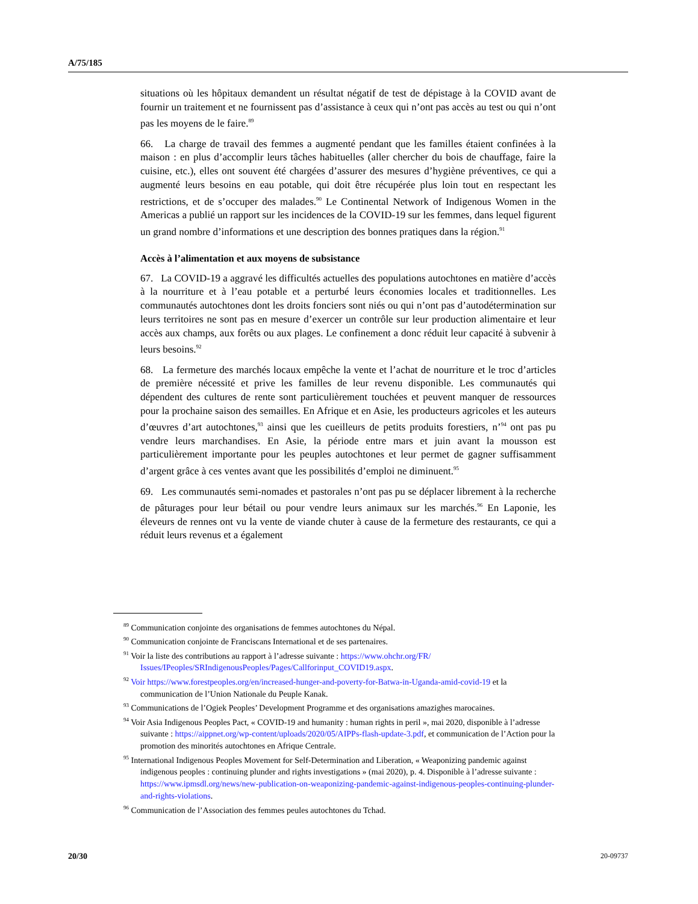A/75/185
situations où les hôpitaux demandent un résultat négatif de test de dépistage à la COVID avant de fournir un traitement et ne fournissent pas d’assistance à ceux qui n’ont pas accès au test ou qui n’ont pas les moyens de le faire.<sup>89</sup>
66. La charge de travail des femmes a augmenté pendant que les familles étaient confinées à la maison : en plus d’accomplir leurs tâches habituelles (aller chercher du bois de chauffage, faire la cuisine, etc.), elles ont souvent été chargées d’assurer des mesures d’hygiène préventives, ce qui a augmenté leurs besoins en eau potable, qui doit être récupérée plus loin tout en respectant les restrictions, et de s’occuper des malades.<sup>90</sup> Le Continental Network of Indigenous Women in the Americas a publié un rapport sur les incidences de la COVID-19 sur les femmes, dans lequel figurent un grand nombre d’informations et une description des bonnes pratiques dans la région.<sup>91</sup>
Accès à l’alimentation et aux moyens de subsistance
67. La COVID-19 a aggravé les difficultés actuelles des populations autochtones en matière d’accès à la nourriture et à l’eau potable et a perturbé leurs économies locales et traditionnelles. Les communautés autochtones dont les droits fonciers sont niés ou qui n’ont pas d’autodétermination sur leurs territoires ne sont pas en mesure d’exercer un contrôle sur leur production alimentaire et leur accès aux champs, aux forêts ou aux plages. Le confinement a donc réduit leur capacité à subvenir à leurs besoins.<sup>92</sup>
68. La fermeture des marchés locaux empêche la vente et l’achat de nourriture et le troc d’articles de première nécessité et prive les familles de leur revenu disponible. Les communautés qui dépendent des cultures de rente sont particulièrement touchées et peuvent manquer de ressources pour la prochaine saison des semailles. En Afrique et en Asie, les producteurs agricoles et les auteurs d’œuvres d’art autochtones,<sup>93</sup> ainsi que les cueilleurs de petits produits forestiers, n’<sup>94</sup> ont pas pu vendre leurs marchandises. En Asie, la période entre mars et juin avant la mousson est particulièrement importante pour les peuples autochtones et leur permet de gagner suffisamment d’argent grâce à ces ventes avant que les possibilités d’emploi ne diminuent.<sup>95</sup>
69. Les communautés semi-nomades et pastorales n’ont pas pu se déplacer librement à la recherche de pâturages pour leur bétail ou pour vendre leurs animaux sur les marchés.<sup>96</sup> En Laponie, les éleveurs de rennes ont vu la vente de viande chuter à cause de la fermeture des restaurants, ce qui a réduit leurs revenus et a également
<sup>89</sup> Communication conjointe des organisations de femmes autochtones du Népal.
<sup>90</sup> Communication conjointe de Franciscans International et de ses partenaires.
<sup>91</sup> Voir la liste des contributions au rapport à l’adresse suivante : https://www.ohchr.org/FR/ Issues/IPeoples/SRIndigenousPeoples/Pages/Callforinput_COVID19.aspx.
<sup>92</sup> Voir https://www.forestpeoples.org/en/increased-hunger-and-poverty-for-Batwa-in-Uganda-amid-covid-19 et la communication de l’Union Nationale du Peuple Kanak.
<sup>93</sup> Communications de l’Ogiek Peoples’ Development Programme et des organisations amazighes marocaines.
<sup>94</sup> Voir Asia Indigenous Peoples Pact, « COVID-19 and humanity : human rights in peril », mai 2020, disponible à l’adresse suivante : https://aippnet.org/wp-content/uploads/2020/05/AIPPs-flash-update-3.pdf, et communication de l’Action pour la promotion des minorités autochtones en Afrique Centrale.
<sup>95</sup> International Indigenous Peoples Movement for Self-Determination and Liberation, « Weaponizing pandemic against indigenous peoples : continuing plunder and rights investigations » (mai 2020), p. 4. Disponible à l’adresse suivante : https://www.ipmsdl.org/news/new-publication-on-weaponizing-pandemic-against-indigenous-peoples-continuing-plunder-and-rights-violations.
<sup>96</sup> Communication de l’Association des femmes peules autochtones du Tchad.
20/30 20-09737